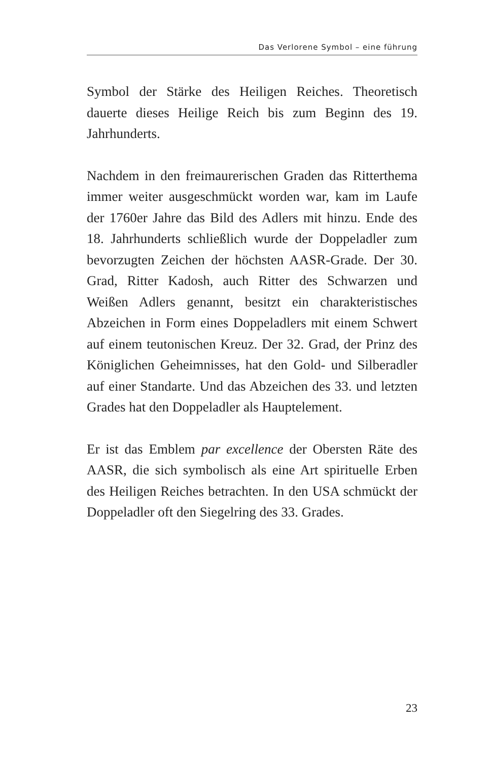Das Verlorene Symbol – eine führung
Symbol der Stärke des Heiligen Reiches. Theoretisch dauerte dieses Heilige Reich bis zum Beginn des 19. Jahrhunderts.
Nachdem in den freimaurerischen Graden das Ritter­thema immer weiter ausgeschmückt worden war, kam im Laufe der 1760er Jahre das Bild des Adlers mit hinzu. Ende des 18. Jahrhunderts schließlich wurde der Doppeladler zum bevorzugten Zeichen der höchs­ten AASR-Grade. Der 30. Grad, Ritter Kadosh, auch Ritter des Schwarzen und Weißen Adlers genannt, be­sitzt ein charakteristisches Abzeichen in Form eines Doppeladlers mit einem Schwert auf einem teuto­nischen Kreuz. Der 32. Grad, der Prinz des König­lichen Geheimnisses, hat den Gold- und Silberadler auf einer Standarte. Und das Abzeichen des 33. und letzten Grades hat den Doppeladler als Hauptelement.
Er ist das Emblem par excellence der Obersten Räte des AASR, die sich symbolisch als eine Art spiritu­elle Erben des Heiligen Reiches betrachten. In den USA schmückt der Doppeladler oft den Siegelring des 33. Grades.
23